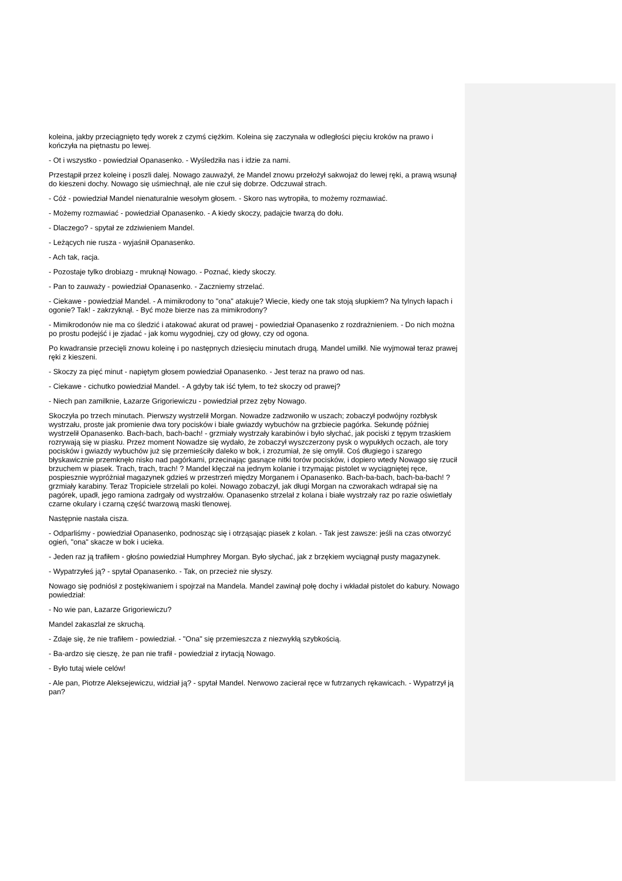koleina, jakby przeciągnięto tędy worek z czymś ciężkim. Koleina się zaczynała w odległości pięciu kroków na prawo i kończyła na piętnastu po lewej.
- Ot i wszystko - powiedział Opanasenko. - Wyśledziła nas i idzie za nami.
Przestąpił przez koleinę i poszli dalej. Nowago zauważył, że Mandel znowu przełożył sakwojaż do lewej ręki, a prawą wsunął do kieszeni dochy. Nowago się uśmiechnął, ale nie czuł się dobrze. Odczuwał strach.
- Cóż - powiedział Mandel nienaturalnie wesołym głosem. - Skoro nas wytropiła, to możemy rozmawiać.
- Możemy rozmawiać - powiedział Opanasenko. - A kiedy skoczy, padajcie twarzą do dołu.
- Dlaczego? - spytał ze zdziwieniem Mandel.
- Leżących nie rusza - wyjaśnił Opanasenko.
- Ach tak, racja.
- Pozostaje tylko drobiazg - mruknął Nowago. - Poznać, kiedy skoczy.
- Pan to zauważy - powiedział Opanasenko. - Zaczniemy strzelać.
- Ciekawe - powiedział Mandel. - A mimikrodony to "ona" atakuje? Wiecie, kiedy one tak stoją słupkiem? Na tylnych łapach i ogonie? Tak! - zakrzyknął. - Być może bierze nas za mimikrodony?
- Mimikrodonów nie ma co śledzić i atakować akurat od prawej - powiedział Opanasenko z rozdrażnieniem. - Do nich można po prostu podejść i je zjadać - jak komu wygodniej, czy od głowy, czy od ogona.
Po kwadransie przecięli znowu koleinę i po następnych dziesięciu minutach drugą. Mandel umilkł. Nie wyjmował teraz prawej ręki z kieszeni.
- Skoczy za pięć minut - napiętym głosem powiedział Opanasenko. - Jest teraz na prawo od nas.
- Ciekawe - cichutko powiedział Mandel. - A gdyby tak iść tyłem, to też skoczy od prawej?
- Niech pan zamilknie, Łazarze Grigoriewiczu - powiedział przez zęby Nowago.
Skoczyła po trzech minutach. Pierwszy wystrzelił Morgan. Nowadze zadzwoniło w uszach; zobaczył podwójny rozbłysk wystrzału, proste jak promienie dwa tory pocisków i białe gwiazdy wybuchów na grzbiecie pagórka. Sekundę później wystrzelił Opanasenko. Bach-bach, bach-bach! - grzmiały wystrzały karabinów i było słychać, jak pociski z tępym trzaskiem rozrywają się w piasku. Przez moment Nowadze się wydało, że zobaczył wyszczerzony pysk o wypukłych oczach, ale tory pocisków i gwiazdy wybuchów już się przemieściły daleko w bok, i zrozumiał, że się omylił. Coś długiego i szarego błyskawicznie przemknęło nisko nad pagórkami, przecinając gasnące nitki torów pocisków, i dopiero wtedy Nowago się rzucił brzuchem w piasek. Trach, trach, trach! ? Mandel klęczał na jednym kolanie i trzymając pistolet w wyciągniętej ręce, pospiesznie wypróżniał magazynek gdzieś w przestrzeń między Morganem i Opanasenko. Bach-ba-bach, bach-ba-bach! ? grzmiały karabiny. Teraz Tropiciele strzelali po kolei. Nowago zobaczył, jak długi Morgan na czworakach wdrapał się na pagórek, upadł, jego ramiona zadrgały od wystrzałów. Opanasenko strzelał z kolana i białe wystrzały raz po razie oświetlały czarne okulary i czarną część twarzową maski tlenowej.
Następnie nastała cisza.
- Odparliśmy - powiedział Opanasenko, podnosząc się i otrząsając piasek z kolan. - Tak jest zawsze: jeśli na czas otworzyć ogień, "ona" skacze w bok i ucieka.
- Jeden raz ją trafiłem - głośno powiedział Humphrey Morgan. Było słychać, jak z brzękiem wyciągnął pusty magazynek.
- Wypatrzyłeś ją? - spytał Opanasenko. - Tak, on przecież nie słyszy.
Nowago się podniósł z postękiwaniem i spojrzał na Mandela. Mandel zawinął połę dochy i wkładał pistolet do kabury. Nowago powiedział:
- No wie pan, Łazarze Grigoriewiczu?
Mandel zakaszlał ze skruchą.
- Zdaje się, że nie trafiłem - powiedział. - "Ona" się przemieszcza z niezwykłą szybkością.
- Ba-ardzo się cieszę, że pan nie trafił - powiedział z irytacją Nowago.
- Było tutaj wiele celów!
- Ale pan, Piotrze Aleksejewiczu, widział ją? - spytał Mandel. Nerwowo zacierał ręce w futrzanych rękawicach. - Wypatrzył ją pan?